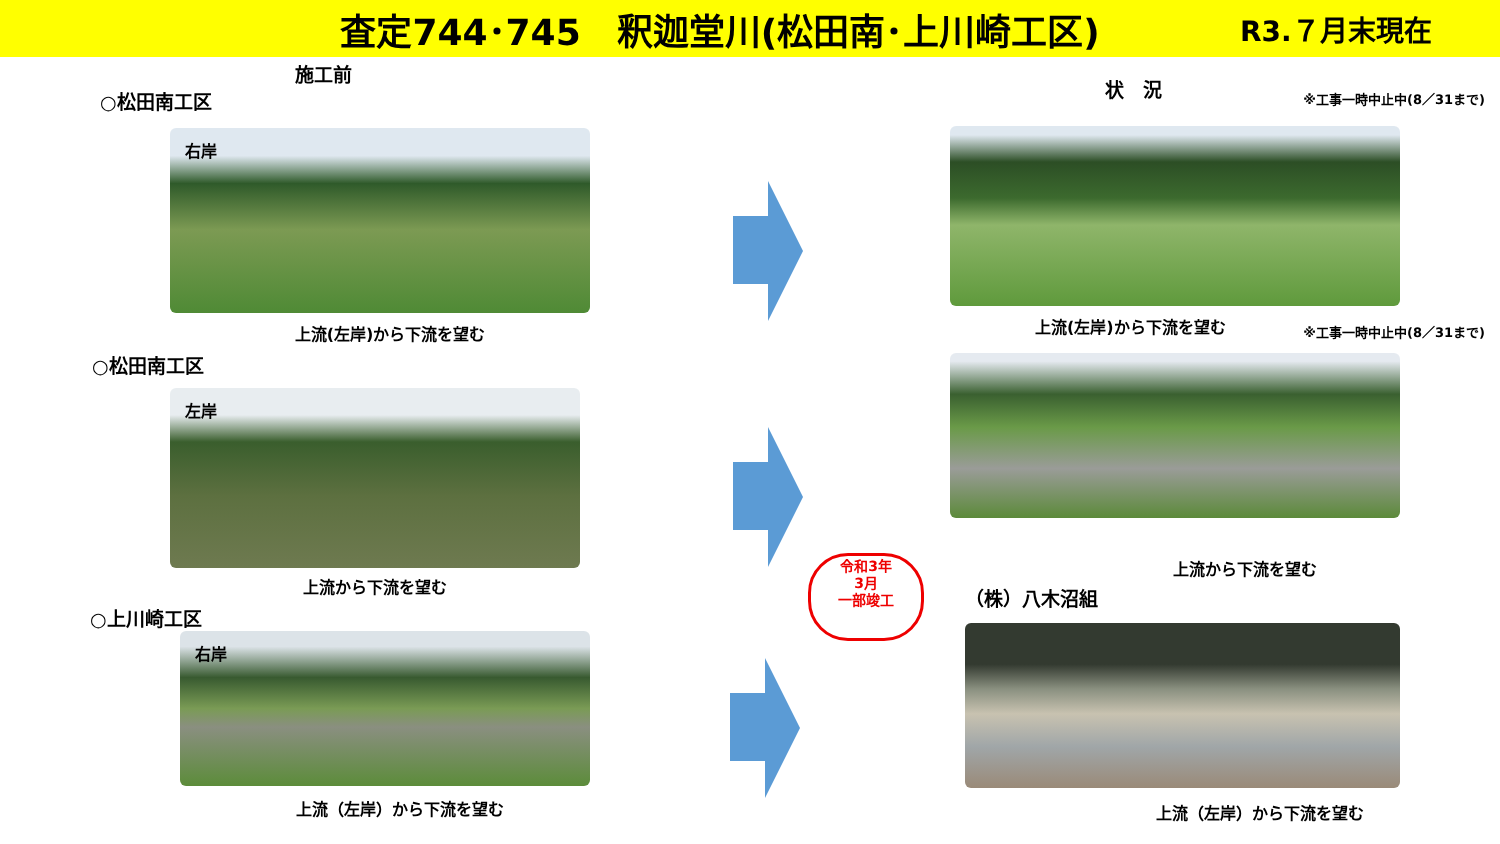査定744･745　釈迦堂川(松田南･上川崎工区)
R3.７月末現在
施工前
○松田南工区
右岸
上流(左岸)から下流を望む
○松田南工区
左岸
上流から下流を望む
○上川崎工区
右岸
上流（左岸）から下流を望む
令和3年
3月
一部竣工
状　況 ※工事一時中止中(8／31まで)
上流(左岸)から下流を望む ※工事一時中止中(8／31まで)
上流から下流を望む
（株）八木沼組
上流（左岸）から下流を望む